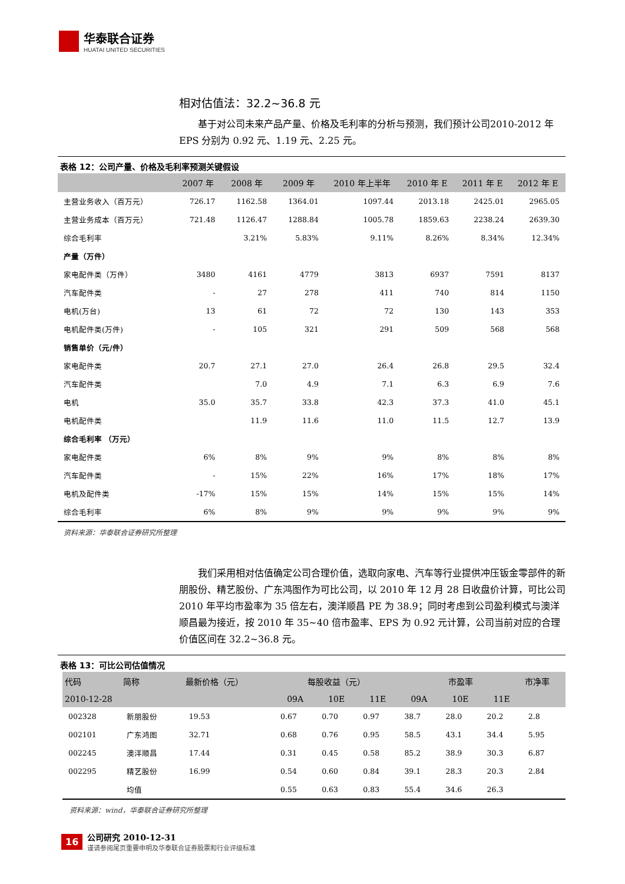华泰联合证券
HUATAI UNITED SECURITIES
相对估值法：32.2~36.8 元
基于对公司未来产品产量、价格及毛利率的分析与预测，我们预计公司2010-2012 年 EPS 分别为 0.92 元、1.19 元、2.25 元。
表格 12：公司产量、价格及毛利率预测关键假设
| | 2007 年 | 2008 年 | 2009 年 | 2010 年上半年 | 2010 年 E | 2011 年 E | 2012 年 E |
| --- | --- | --- | --- | --- | --- | --- | --- |
| 主营业务收入（百万元） | 726.17 | 1162.58 | 1364.01 | 1097.44 | 2013.18 | 2425.01 | 2965.05 |
| 主营业务成本（百万元） | 721.48 | 1126.47 | 1288.84 | 1005.78 | 1859.63 | 2238.24 | 2639.30 |
| 综合毛利率 | | 3.21% | 5.83% | 9.11% | 8.26% | 8.34% | 12.34% |
| 产量（万件） | | | | | | | |
| 家电配件类（万件） | 3480 | 4161 | 4779 | 3813 | 6937 | 7591 | 8137 |
| 汽车配件类 | - | 27 | 278 | 411 | 740 | 814 | 1150 |
| 电机(万台) | 13 | 61 | 72 | 72 | 130 | 143 | 353 |
| 电机配件类(万件) | - | 105 | 321 | 291 | 509 | 568 | 568 |
| 销售单价（元/件） | | | | | | | |
| 家电配件类 | 20.7 | 27.1 | 27.0 | 26.4 | 26.8 | 29.5 | 32.4 |
| 汽车配件类 | | 7.0 | 4.9 | 7.1 | 6.3 | 6.9 | 7.6 |
| 电机 | 35.0 | 35.7 | 33.8 | 42.3 | 37.3 | 41.0 | 45.1 |
| 电机配件类 | | 11.9 | 11.6 | 11.0 | 11.5 | 12.7 | 13.9 |
| 综合毛利率 （万元） | | | | | | | |
| 家电配件类 | 6% | 8% | 9% | 9% | 8% | 8% | 8% |
| 汽车配件类 | - | 15% | 22% | 16% | 17% | 18% | 17% |
| 电机及配件类 | -17% | 15% | 15% | 14% | 15% | 15% | 14% |
| 综合毛利率 | 6% | 8% | 9% | 9% | 9% | 9% | 9% |
资料来源：华泰联合证券研究所整理
我们采用相对估值确定公司合理价值，选取向家电、汽车等行业提供冲压钣金零部件的新朋股份、精艺股份、广东鸿图作为可比公司，以 2010 年 12 月 28 日收盘价计算，可比公司 2010 年平均市盈率为 35 倍左右，澳洋顺昌 PE 为 38.9；同时考虑到公司盈利模式与澳洋顺昌最为接近，按 2010 年 35~40 倍市盈率、EPS 为 0.92 元计算，公司当前对应的合理价值区间在 32.2~36.8 元。
表格 13：可比公司估值情况
| 代码 | 简称 | 最新价格（元） | 每股收益（元） | | | 市盈率 | | | 市净率 |
| --- | --- | --- | --- | --- | --- | --- | --- | --- | --- |
| 2010-12-28 | | | 09A | 10E | 11E | 09A | 10E | 11E | |
| 002328 | 新朋股份 | 19.53 | 0.67 | 0.70 | 0.97 | 38.7 | 28.0 | 20.2 | 2.8 |
| 002101 | 广东鸿图 | 32.71 | 0.68 | 0.76 | 0.95 | 58.5 | 43.1 | 34.4 | 5.95 |
| 002245 | 澳洋顺昌 | 17.44 | 0.31 | 0.45 | 0.58 | 85.2 | 38.9 | 30.3 | 6.87 |
| 002295 | 精艺股份 | 16.99 | 0.54 | 0.60 | 0.84 | 39.1 | 28.3 | 20.3 | 2.84 |
| | 均值 | | 0.55 | 0.63 | 0.83 | 55.4 | 34.6 | 26.3 | |
资料来源：wind，华泰联合证券研究所整理
16
公司研究 2010-12-31
谨请参阅尾页重要申明及华泰联合证券股票和行业评级标准